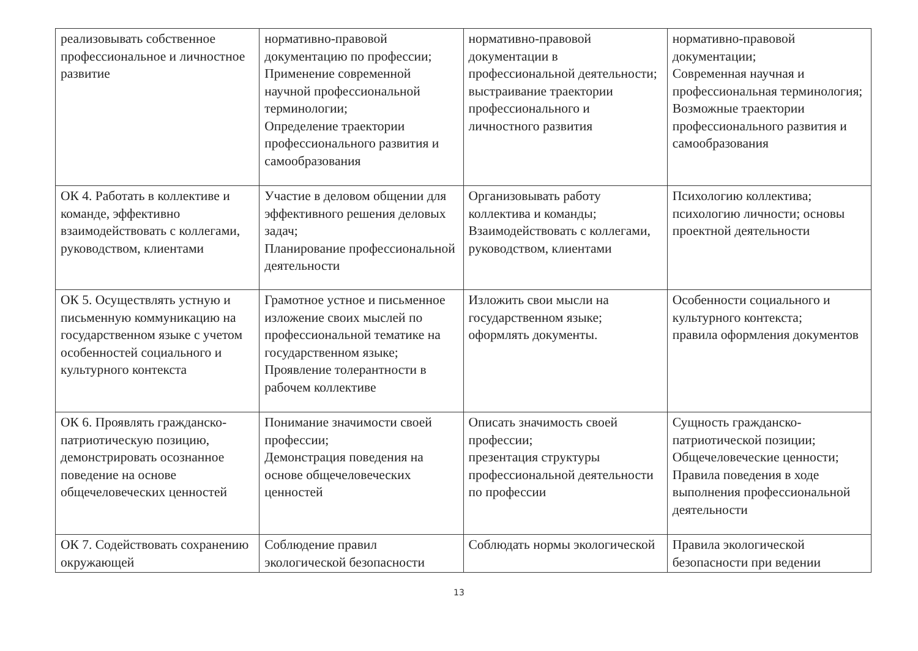| реализовывать собственное профессиональное и личностное развитие | нормативно-правовой документацию по профессии; Применение современной научной профессиональной терминологии; Определение траектории профессионального развития и самообразования | нормативно-правовой документации в профессиональной деятельности; выстраивание траектории профессионального и личностного развития | нормативно-правовой документации; Современная научная и профессиональная терминология; Возможные траектории профессионального развития и самообразования |
| ОК 4. Работать в коллективе и команде, эффективно взаимодействовать с коллегами, руководством, клиентами | Участие в деловом общении для эффективного решения деловых задач; Планирование профессиональной деятельности | Организовывать работу коллектива и команды; Взаимодействовать с коллегами, руководством, клиентами | Психологию коллектива; психологию личности; основы проектной деятельности |
| ОК 5. Осуществлять устную и письменную коммуникацию на государственном языке с учетом особенностей социального и культурного контекста | Грамотное устное и письменное изложение своих мыслей по профессиональной тематике на государственном языке; Проявление толерантности в рабочем коллективе | Изложить свои мысли на государственном языке; оформлять документы. | Особенности социального и культурного контекста; правила оформления документов |
| ОК 6. Проявлять гражданско-патриотическую позицию, демонстрировать осознанное поведение на основе общечеловеческих ценностей | Понимание значимости своей профессии; Демонстрация поведения на основе общечеловеческих ценностей | Описать значимость своей профессии; презентация структуры профессиональной деятельности по профессии | Сущность гражданско-патриотической позиции; Общечеловеческие ценности; Правила поведения в ходе выполнения профессиональной деятельности |
| ОК 7. Содействовать сохранению окружающей | Соблюдение правил экологической безопасности | Соблюдать нормы экологической | Правила экологической безопасности при ведении |
13